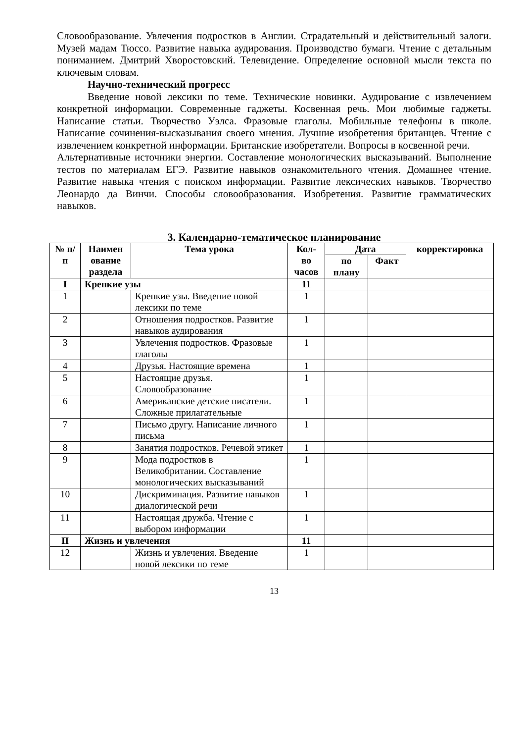Словообразование. Увлечения подростков в Англии. Страдательный и действительный залоги. Музей мадам Тюссо. Развитие навыка аудирования. Производство бумаги. Чтение с детальным пониманием. Дмитрий Хворостовский. Телевидение. Определение основной мысли текста по ключевым словам.
Научно-технический прогресс
Введение новой лексики по теме. Технические новинки. Аудирование с извлечением конкретной информации. Современные гаджеты. Косвенная речь. Мои любимые гаджеты. Написание статьи. Творчество Уэлса. Фразовые глаголы. Мобильные телефоны в школе. Написание сочинения-высказывания своего мнения. Лучшие изобретения британцев. Чтение с извлечением конкретной информации. Британские изобретатели. Вопросы в косвенной речи.
Альтернативные источники энергии. Составление монологических высказываний. Выполнение тестов по материалам ЕГЭ. Развитие навыков ознакомительного чтения. Домашнее чтение. Развитие навыка чтения с поиском информации. Развитие лексических навыков. Творчество Леонардо да Винчи. Способы словообразования. Изобретения. Развитие грамматических навыков.
3. Календарно-тематическое планирование
| № п/п | Наимен ование раздела | Тема урока | Кол-во часов | Дата | | корректировка |
| --- | --- | --- | --- | --- | --- | --- |
| | | | | по плану | Факт | |
| I | Крепкие узы | | 11 | | | |
| 1 | | Крепкие узы. Введение новой лексики по теме | 1 | | | |
| 2 | | Отношения подростков. Развитие навыков аудирования | 1 | | | |
| 3 | | Увлечения подростков. Фразовые глаголы | 1 | | | |
| 4 | | Друзья. Настоящие времена | 1 | | | |
| 5 | | Настоящие друзья. Словообразование | 1 | | | |
| 6 | | Американские детские писатели. Сложные прилагательные | 1 | | | |
| 7 | | Письмо другу. Написание личного письма | 1 | | | |
| 8 | | Занятия подростков. Речевой этикет | 1 | | | |
| 9 | | Мода подростков в Великобритании. Составление монологических высказываний | 1 | | | |
| 10 | | Дискриминация. Развитие навыков диалогической речи | 1 | | | |
| 11 | | Настоящая дружба. Чтение с выбором информации | 1 | | | |
| II | Жизнь и увлечения | | 11 | | | |
| 12 | | Жизнь и увлечения. Введение новой лексики по теме | 1 | | | |
13